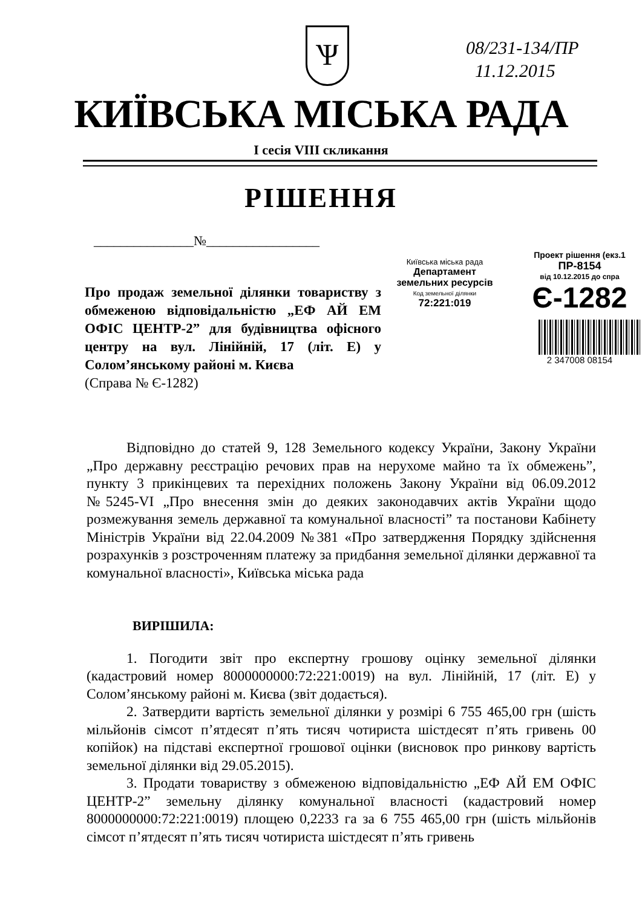08/231-134/ПР
11.12.2015
Ѱ
КИЇВСЬКА МІСЬКА РАДА
І сесія VIII скликання
РІШЕННЯ
_______________№_________________
Київська міська рада
Департамент
земельних ресурсів
Код земельної ділянки
72:221:019
Проект рішення (екз.1
ПР-8154
від 10.12.2015 до спра
Є-1282
2 347008 08154
Про продаж земельної ділянки товариству з обмеженою відповідальністю „ЕФ АЙ ЕМ ОФІС ЦЕНТР-2” для будівництва офісного центру на вул. Лінійній, 17 (літ. Е) у Солом’янському районі м. Києва
(Справа № Є-1282)
Відповідно до статей 9, 128 Земельного кодексу України, Закону України „Про державну реєстрацію речових прав на нерухоме майно та їх обмежень”, пункту 3 прикінцевих та перехідних положень Закону України від 06.09.2012 №5245-VI „Про внесення змін до деяких законодавчих актів України щодо розмежування земель державної та комунальної власності” та постанови Кабінету Міністрів України від 22.04.2009 №381 «Про затвердження Порядку здійснення розрахунків з розстроченням платежу за придбання земельної ділянки державної та комунальної власності», Київська міська рада
ВИРІШИЛА:
1. Погодити звіт про експертну грошову оцінку земельної ділянки (кадастровий номер 8000000000:72:221:0019) на вул. Лінійній, 17 (літ. Е) у Солом’янському районі м. Києва (звіт додається).
2. Затвердити вартість земельної ділянки у розмірі 6 755 465,00 грн (шість мільйонів сімсот п’ятдесят п’ять тисяч чотириста шістдесят п’ять гривень 00 копійок) на підставі експертної грошової оцінки (висновок про ринкову вартість земельної ділянки від 29.05.2015).
3. Продати товариству з обмеженою відповідальністю „ЕФ АЙ ЕМ ОФІС ЦЕНТР-2” земельну ділянку комунальної власності (кадастровий номер 8000000000:72:221:0019) площею 0,2233 га за 6 755 465,00 грн (шість мільйонів сімсот п’ятдесят п’ять тисяч чотириста шістдесят п’ять гривень